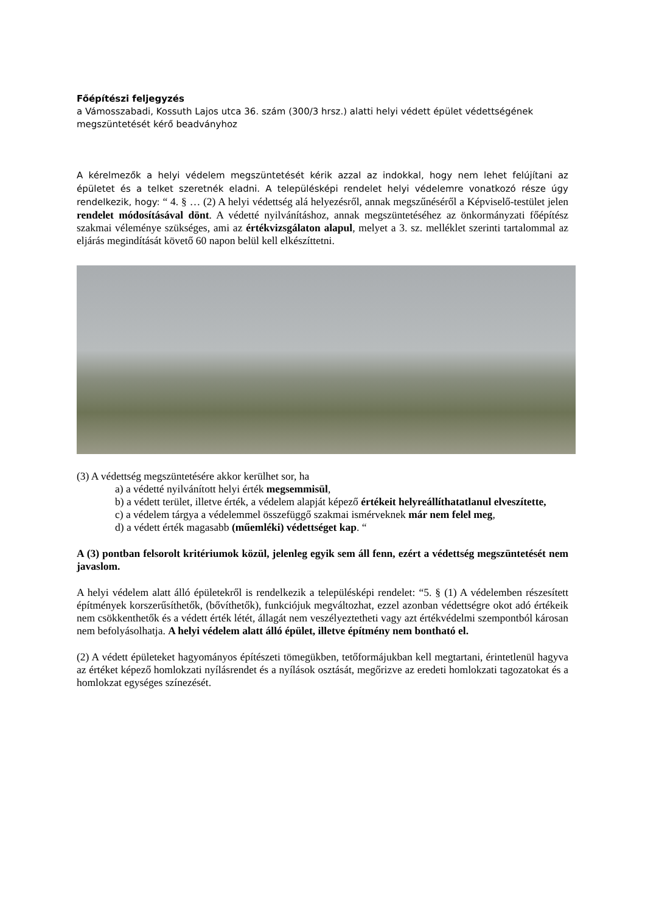Főépítészi feljegyzés
a Vámosszabadi, Kossuth Lajos utca 36. szám (300/3 hrsz.) alatti helyi védett épület védettségének megszüntetését kérő beadványhoz
A kérelmezők a helyi védelem megszüntetését kérik azzal az indokkal, hogy nem lehet felújítani az épületet és a telket szeretnék eladni. A településképi rendelet helyi védelemre vonatkozó része úgy rendelkezik, hogy: “ 4. § … (2) A helyi védettség alá helyezésről, annak megszűnéséről a Képviselő-testület jelen rendelet módosításával dönt. A védetté nyilvánításhoz, annak megszüntetéséhez az önkormányzati főépítész szakmai véleménye szükséges, ami az értékvizsgálaton alapul, melyet a 3. sz. melléklet szerinti tartalommal az eljárás megindítását követő 60 napon belül kell elkészíttetni.
(3) A védettség megszüntetésére akkor kerülhet sor, ha
a) a védetté nyilvánított helyi érték megsemmisül,
b) a védett terület, illetve érték, a védelem alapját képező értékeit helyreállíthatatlanul elveszítette,
c) a védelem tárgya a védelemmel összefüggő szakmai ismérveknek már nem felel meg,
d) a védett érték magasabb (műemléki) védettséget kap. “
A (3) pontban felsorolt kritériumok közül, jelenleg egyik sem áll fenn, ezért a védettség megszüntetését nem javaslom.
A helyi védelem alatt álló épületekről is rendelkezik a településképi rendelet: “5. § (1) A védelemben részesített építmények korszerűsíthetők, (bővíthetők), funkciójuk megváltozhat, ezzel azonban védettségre okot adó értékeik nem csökkenthetők és a védett érték létét, állagát nem veszélyeztetheti vagy azt értékvédelmi szempontból károsan nem befolyásolhatja. A helyi védelem alatt álló épület, illetve építmény nem bontható el.
(2) A védett épületeket hagyományos építészeti tömegükben, tetőformájukban kell megtartani, érintetlenül hagyva az értéket képező homlokzati nyílásrendet és a nyílások osztását, megőrizve az eredeti homlokzati tagozatokat és a homlokzat egységes színezését.